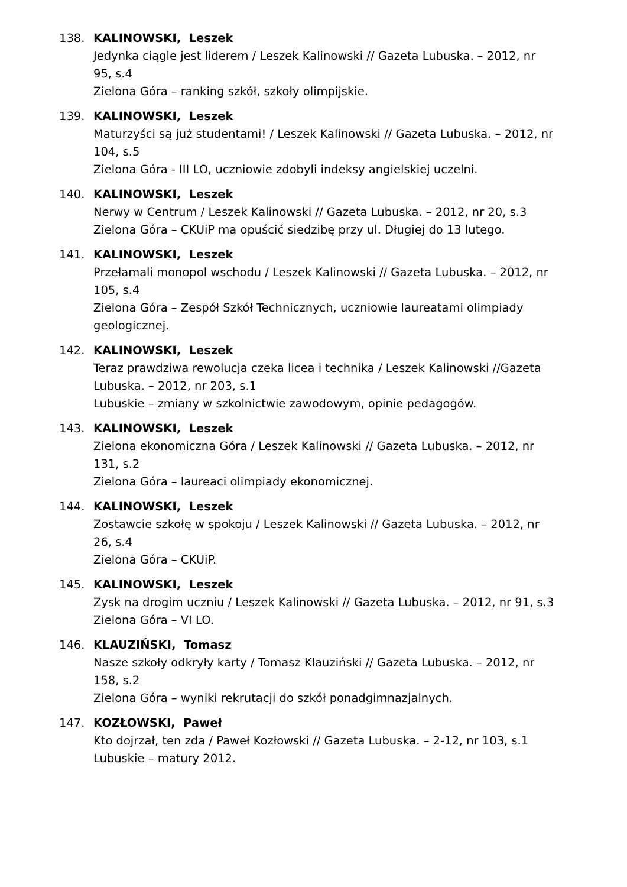138. KALINOWSKI, Leszek
Jedynka ciągle jest liderem / Leszek Kalinowski // Gazeta Lubuska. – 2012, nr 95, s.4
Zielona Góra – ranking szkół, szkoły olimpijskie.
139. KALINOWSKI, Leszek
Maturzyści są już studentami! / Leszek Kalinowski // Gazeta Lubuska. – 2012, nr 104, s.5
Zielona Góra - III LO, uczniowie zdobyli indeksy angielskiej uczelni.
140. KALINOWSKI, Leszek
Nerwy w Centrum / Leszek Kalinowski // Gazeta Lubuska. – 2012, nr 20, s.3
Zielona Góra – CKUiP ma opuścić siedzibę przy ul. Długiej do 13 lutego.
141. KALINOWSKI, Leszek
Przełamali monopol wschodu / Leszek Kalinowski // Gazeta Lubuska. – 2012, nr 105, s.4
Zielona Góra – Zespół Szkół Technicznych, uczniowie laureatami olimpiady geologicznej.
142. KALINOWSKI, Leszek
Teraz prawdziwa rewolucja czeka licea i technika / Leszek Kalinowski //Gazeta Lubuska. – 2012, nr 203, s.1
Lubuskie – zmiany w szkolnictwie zawodowym, opinie pedagogów.
143. KALINOWSKI, Leszek
Zielona ekonomiczna Góra / Leszek Kalinowski // Gazeta Lubuska. – 2012, nr 131, s.2
Zielona Góra – laureaci olimpiady ekonomicznej.
144. KALINOWSKI, Leszek
Zostawcie szkołę w spokoju / Leszek Kalinowski // Gazeta Lubuska. – 2012, nr 26, s.4
Zielona Góra – CKUiP.
145. KALINOWSKI, Leszek
Zysk na drogim uczniu / Leszek Kalinowski // Gazeta Lubuska. – 2012, nr 91, s.3
Zielona Góra – VI LO.
146. KLAUZIŃSKI, Tomasz
Nasze szkoły odkryły karty / Tomasz Klauziński // Gazeta Lubuska. – 2012, nr 158, s.2
Zielona Góra – wyniki rekrutacji do szkół ponadgimnazjalnych.
147. KOZŁOWSKI, Paweł
Kto dojrzał, ten zda / Paweł Kozłowski // Gazeta Lubuska. – 2-12, nr 103, s.1
Lubuskie – matury 2012.